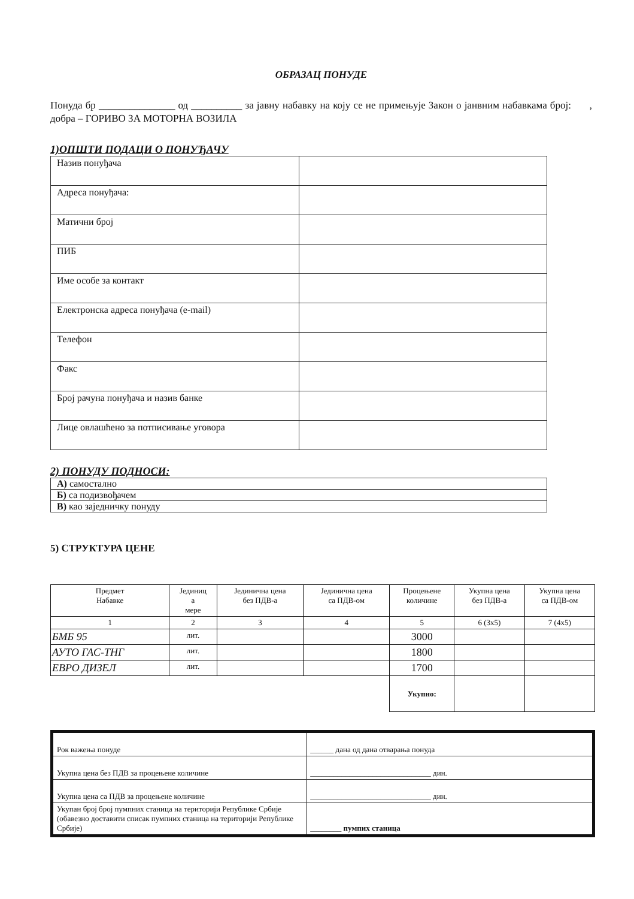ОБРАЗАЦ ПОНУДЕ
Понуда бр _______________ од __________ за јавну набавку на коју се не примењује Закон о јанвним набавкама број: , добра – ГОРИВО ЗА МОТОРНА ВОЗИЛА
1)ОПШТИ ПОДАЦИ О ПОНУЂАЧУ
| Назив понуђача | |
| Адреса понуђача: | |
| Матични број | |
| ПИБ | |
| Име особе за контакт | |
| Електронска адреса понуђача (e-mail) | |
| Телефон | |
| Факс | |
| Број рачуна понуђача и назив банке | |
| Лице овлашћено за потписивање уговора | |
2) ПОНУДУ ПОДНОСИ:
| А) самостално |
| Б) са подизвођачем |
| В) као заједничку понуду |
5) СТРУКТУРА ЦЕНЕ
| Предмет Набавке | Јединиц а мере | Јединична цена без ПДВ-а | Јединична цена са ПДВ-ом | Процењене количине | Укупна цена без ПДВ-а | Укупна цена са ПДВ-ом |
| --- | --- | --- | --- | --- | --- | --- |
| 1 | 2 | 3 | 4 | 5 | 6 (3x5) | 7 (4x5) |
| БМБ 95 | лит. | | | 3000 | | |
| АУТО ГАС-ТНГ | лит. | | | 1800 | | |
| ЕВРО ДИЗЕЛ | лит. | | | 1700 | | |
| | | | | Укупно: | | |
| Рок важења понуде | ______ дана од дана отварања понуда |
| Укупна цена без ПДВ за процењене количине | _______________________________ дин. |
| Укупна цена са ПДВ за процењене количине | _______________________________ дин. |
| Укупан број број пумпних станица на територији Републике Србије (обавезно доставити списак пумпних станица на територији Републике Србије) | ________ пумпих станица |